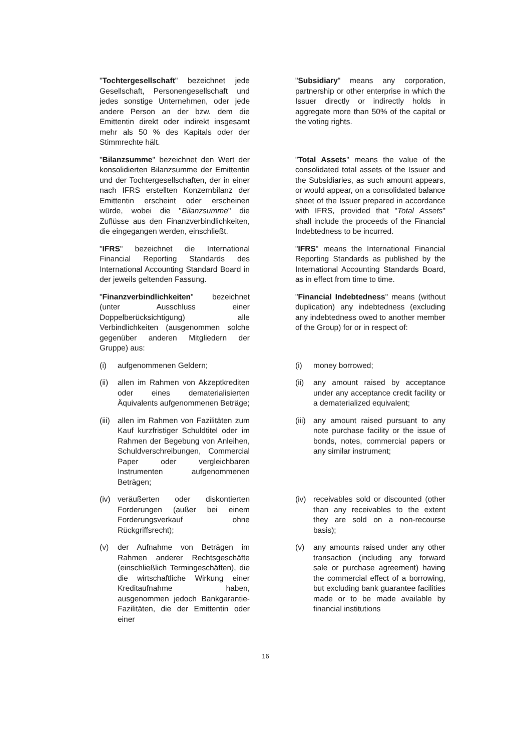"Tochtergesellschaft" bezeichnet jede Gesellschaft, Personengesellschaft und jedes sonstige Unternehmen, oder jede andere Person an der bzw. dem die Emittentin direkt oder indirekt insgesamt mehr als 50 % des Kapitals oder der Stimmrechte hält.
"Subsidiary" means any corporation, partnership or other enterprise in which the Issuer directly or indirectly holds in aggregate more than 50% of the capital or the voting rights.
"Bilanzsumme" bezeichnet den Wert der konsolidierten Bilanzsumme der Emittentin und der Tochtergesellschaften, der in einer nach IFRS erstellten Konzernbilanz der Emittentin erscheint oder erscheinen würde, wobei die "Bilanzsumme" die Zuflüsse aus den Finanzverbindlichkeiten, die eingegangen werden, einschließt.
"Total Assets" means the value of the consolidated total assets of the Issuer and the Subsidiaries, as such amount appears, or would appear, on a consolidated balance sheet of the Issuer prepared in accordance with IFRS, provided that "Total Assets" shall include the proceeds of the Financial Indebtedness to be incurred.
"IFRS" bezeichnet die International Financial Reporting Standards des International Accounting Standard Board in der jeweils geltenden Fassung.
"IFRS" means the International Financial Reporting Standards as published by the International Accounting Standards Board, as in effect from time to time.
"Finanzverbindlichkeiten" bezeichnet (unter Ausschluss einer Doppelberücksichtigung) alle Verbindlichkeiten (ausgenommen solche gegenüber anderen Mitgliedern der Gruppe) aus:
"Financial Indebtedness" means (without duplication) any indebtedness (excluding any indebtedness owed to another member of the Group) for or in respect of:
(i) aufgenommenen Geldern; (i) money borrowed;
(ii) allen im Rahmen von Akzeptkrediten oder eines dematerialisierten Äquivalents aufgenommenen Beträge;
(ii) any amount raised by acceptance under any acceptance credit facility or a dematerialized equivalent;
(iii) allen im Rahmen von Fazilitäten zum Kauf kurzfristiger Schuldtitel oder im Rahmen der Begebung von Anleihen, Schuldverschreibungen, Commercial Paper oder vergleichbaren Instrumenten aufgenommenen Beträgen;
(iii) any amount raised pursuant to any note purchase facility or the issue of bonds, notes, commercial papers or any similar instrument;
(iv) veräußerten oder diskontierten Forderungen (außer bei einem Forderungsverkauf ohne Rückgriffsrecht);
(iv) receivables sold or discounted (other than any receivables to the extent they are sold on a non-recourse basis);
(v) der Aufnahme von Beträgen im Rahmen anderer Rechtsgeschäfte (einschließlich Termingeschäften), die die wirtschaftliche Wirkung einer Kreditaufnahme haben, ausgenommen jedoch Bankgarantie-Fazilitäten, die der Emittentin oder einer
(v) any amounts raised under any other transaction (including any forward sale or purchase agreement) having the commercial effect of a borrowing, but excluding bank guarantee facilities made or to be made available by financial institutions
16